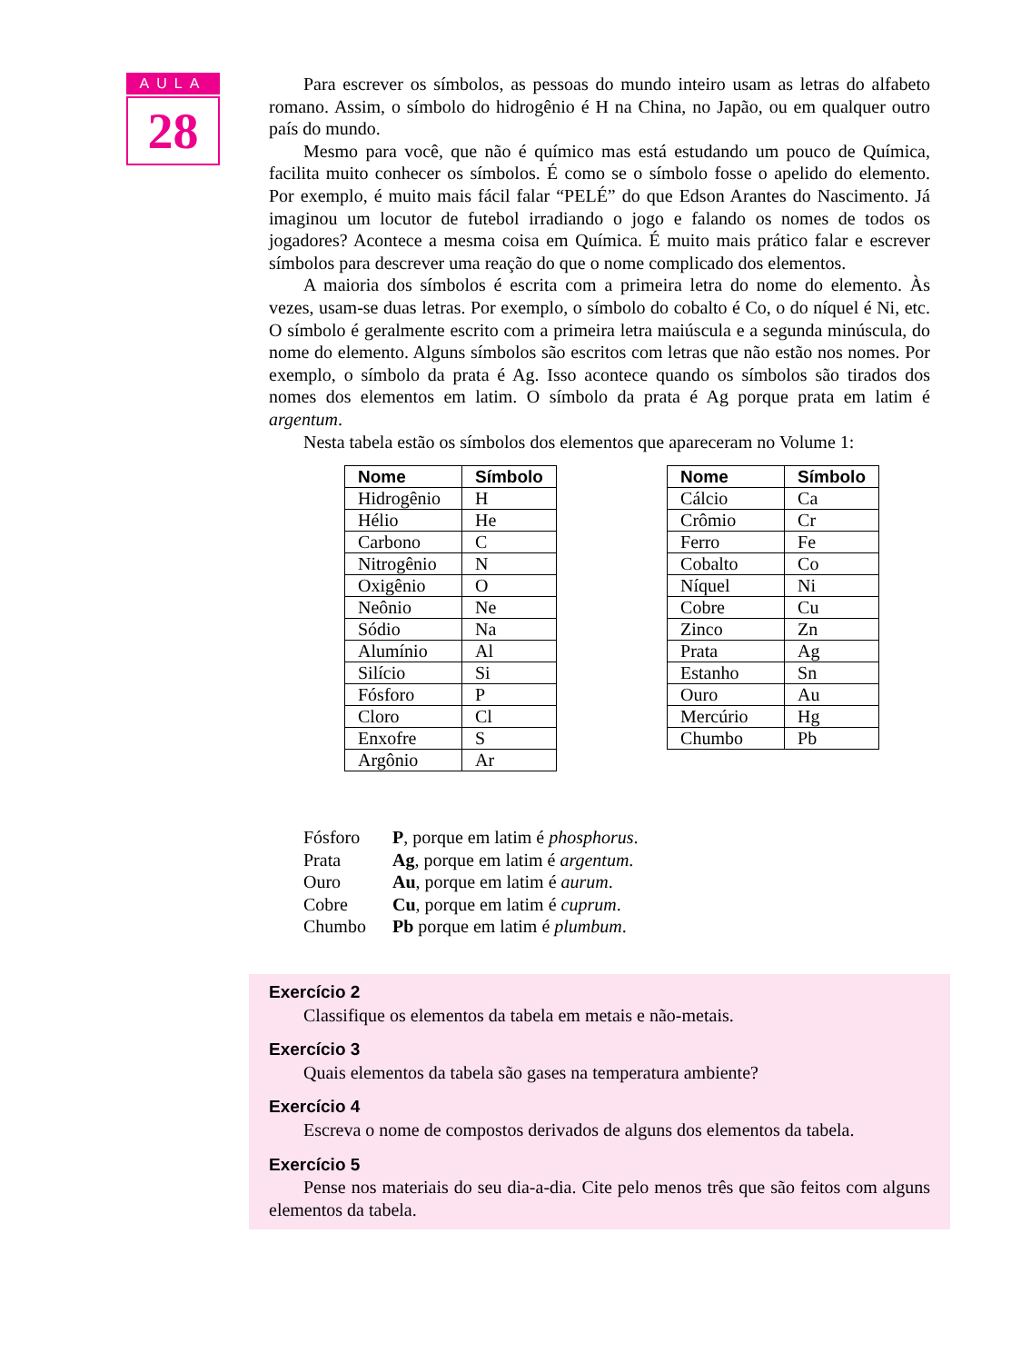AULA
28
Para escrever os símbolos, as pessoas do mundo inteiro usam as letras do alfabeto romano. Assim, o símbolo do hidrogênio é H na China, no Japão, ou em qualquer outro país do mundo.
Mesmo para você, que não é químico mas está estudando um pouco de Química, facilita muito conhecer os símbolos. É como se o símbolo fosse o apelido do elemento. Por exemplo, é muito mais fácil falar “PELÉ” do que Edson Arantes do Nascimento. Já imaginou um locutor de futebol irradiando o jogo e falando os nomes de todos os jogadores? Acontece a mesma coisa em Química. É muito mais prático falar e escrever símbolos para descrever uma reação do que o nome complicado dos elementos.
A maioria dos símbolos é escrita com a primeira letra do nome do elemento. Às vezes, usam-se duas letras. Por exemplo, o símbolo do cobalto é Co, o do níquel é Ni, etc. O símbolo é geralmente escrito com a primeira letra maiúscula e a segunda minúscula, do nome do elemento. Alguns símbolos são escritos com letras que não estão nos nomes. Por exemplo, o símbolo da prata é Ag. Isso acontece quando os símbolos são tirados dos nomes dos elementos em latim. O símbolo da prata é Ag porque prata em latim é argentum.
Nesta tabela estão os símbolos dos elementos que apareceram no Volume 1:
| Nome | Símbolo |
| --- | --- |
| Hidrogênio | H |
| Hélio | He |
| Carbono | C |
| Nitrogênio | N |
| Oxigênio | O |
| Neônio | Ne |
| Sódio | Na |
| Alumínio | Al |
| Silício | Si |
| Fósforo | P |
| Cloro | Cl |
| Enxofre | S |
| Argônio | Ar |
| Nome | Símbolo |
| --- | --- |
| Cálcio | Ca |
| Crômio | Cr |
| Ferro | Fe |
| Cobalto | Co |
| Níquel | Ni |
| Cobre | Cu |
| Zinco | Zn |
| Prata | Ag |
| Estanho | Sn |
| Ouro | Au |
| Mercúrio | Hg |
| Chumbo | Pb |
Fósforo P, porque em latim é phosphorus.
Prata Ag, porque em latim é argentum.
Ouro Au, porque em latim é aurum.
Cobre Cu, porque em latim é cuprum.
Chumbo Pb porque em latim é plumbum.
Exercício 2
Classifique os elementos da tabela em metais e não-metais.
Exercício 3
Quais elementos da tabela são gases na temperatura ambiente?
Exercício 4
Escreva o nome de compostos derivados de alguns dos elementos da tabela.
Exercício 5
Pense nos materiais do seu dia-a-dia. Cite pelo menos três que são feitos com alguns elementos da tabela.